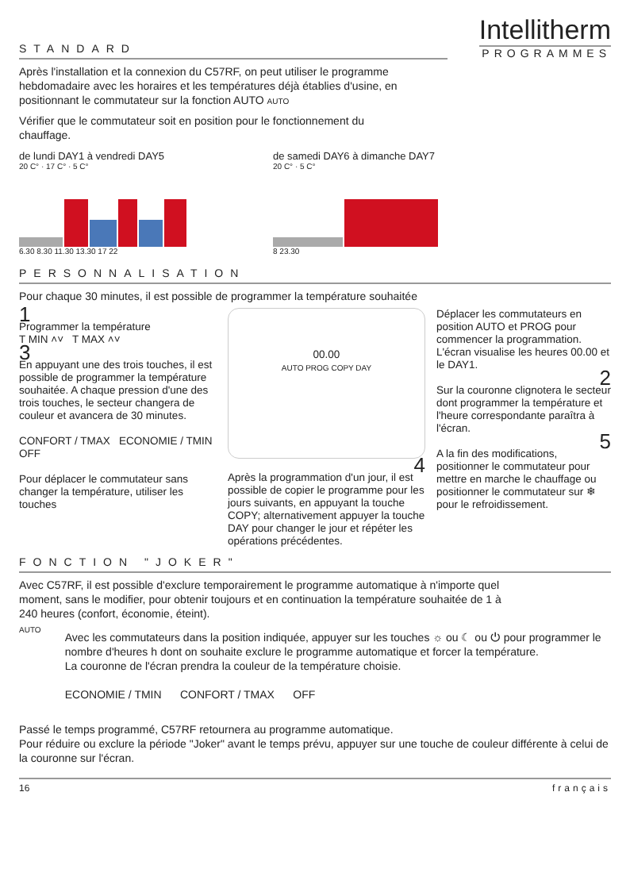STANDARD
Intellitherm
PROGRAMMES
Après l'installation et la connexion du C57RF, on peut utiliser le programme hebdomadaire avec les horaires et les températures déjà établies d'usine, en positionnant le commutateur sur la fonction AUTO AUTO
Vérifier que le commutateur soit en position pour le fonctionnement du chauffage.
de lundi DAY1 à vendredi DAY5
20 C° · 17 C° · 5 C°
6.30 8.30 11.30 13.30 17 22
de samedi DAY6 à dimanche DAY7
20 C° · 5 C°
8 23.30
PERSONNALISATION
Pour chaque 30 minutes, il est possible de programmer la température souhaitée
1
Programmer la température
T MIN ˄˅ T MAX ˄˅
3
En appuyant une des trois touches, il est possible de programmer la température souhaitée. A chaque pression d'une des trois touches, le secteur changera de couleur et avancera de 30 minutes.
CONFORT / TMAX ECONOMIE / TMIN
OFF
Pour déplacer le commutateur sans changer la température, utiliser les touches
00.00
AUTO PROG COPY DAY
4
Après la programmation d'un jour, il est possible de copier le programme pour les jours suivants, en appuyant la touche COPY; alternativement appuyer la touche DAY pour changer le jour et répéter les opérations précédentes.
Déplacer les commutateurs en position AUTO et PROG pour commencer la programmation. L'écran visualise les heures 00.00 et le DAY1.
2
Sur la couronne clignotera le secteur dont programmer la température et l'heure correspondante paraîtra à l'écran.
5
A la fin des modifications, positionner le commutateur pour mettre en marche le chauffage ou positionner le commutateur sur ❄ pour le refroidissement.
FONCTION "JOKER"
Avec C57RF, il est possible d'exclure temporairement le programme automatique à n'importe quel moment, sans le modifier, pour obtenir toujours et en continuation la température souhaitée de 1 à 240 heures (confort, économie, éteint).
AUTO
Avec les commutateurs dans la position indiquée, appuyer sur les touches ☼ ou ☾ ou ⏻ pour programmer le nombre d'heures h dont on souhaite exclure le programme automatique et forcer la température.
La couronne de l'écran prendra la couleur de la température choisie.
ECONOMIE / TMIN CONFORT / TMAX OFF
Passé le temps programmé, C57RF retournera au programme automatique.
Pour réduire ou exclure la période "Joker" avant le temps prévu, appuyer sur une touche de couleur différente à celui de la couronne sur l'écran.
16 français